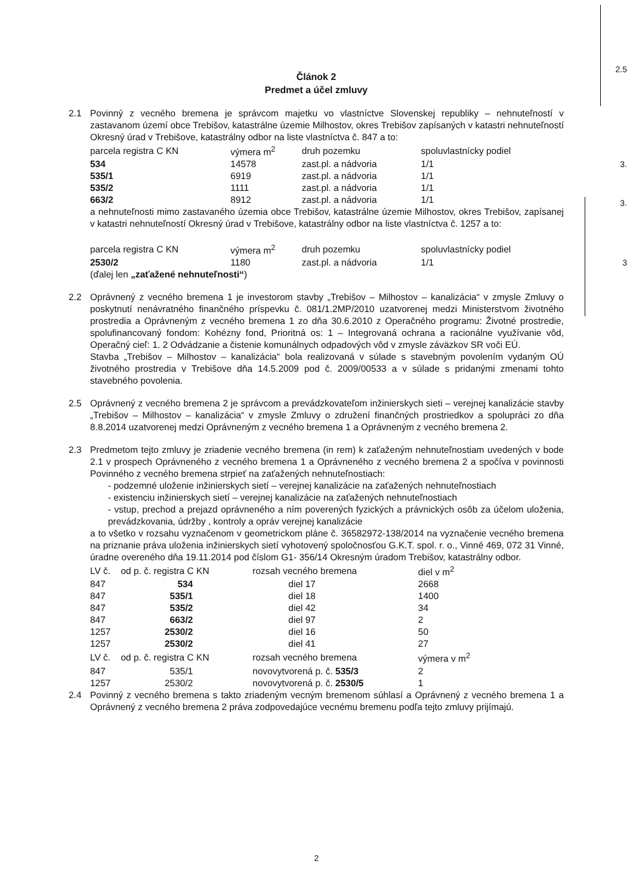2.5
3.
3.
3
Článok 2
Predmet a účel zmluvy
2.1 Povinný z vecného bremena je správcom majetku vo vlastníctve Slovenskej republiky – nehnuteľností v zastavanom území obce Trebišov, katastrálne územie Milhostov, okres Trebišov zapísaných v katastri nehnuteľností Okresný úrad v Trebišove, katastrálny odbor na liste vlastníctva č. 847 a to:
| parcela registra C KN | výmera m<sup>2</sup> | druh pozemku | spoluvlastnícky podiel |
| 534 | 14578 | zast.pl. a nádvoria | 1/1 |
| 535/1 | 6919 | zast.pl. a nádvoria | 1/1 |
| 535/2 | 1111 | zast.pl. a nádvoria | 1/1 |
| 663/2 | 8912 | zast.pl. a nádvoria | 1/1 |
a nehnuteľnosti mimo zastavaného územia obce Trebišov, katastrálne územie Milhostov, okres Trebišov, zapísanej v katastri nehnuteľností Okresný úrad v Trebišove, katastrálny odbor na liste vlastníctva č. 1257 a to:
| parcela registra C KN | výmera m<sup>2</sup> | druh pozemku | spoluvlastnícky podiel |
| 2530/2 | 1180 | zast.pl. a nádvoria | 1/1 |
(ďalej len „zaťažené nehnuteľnosti“)
2.2 Oprávnený z vecného bremena 1 je investorom stavby „Trebišov – Milhostov – kanalizácia“ v zmysle Zmluvy o poskytnutí nenávratného finančného príspevku č. 081/1.2MP/2010 uzatvorenej medzi Ministerstvom životného prostredia a Oprávneným z vecného bremena 1 zo dňa 30.6.2010 z Operačného programu: Životné prostredie, spolufinancovaný fondom: Kohézny fond, Prioritná os: 1 – Integrovaná ochrana a racionálne využívanie vôd, Operačný cieľ: 1. 2 Odvádzanie a čistenie komunálnych odpadových vôd v zmysle záväzkov SR voči EÚ.
Stavba „Trebišov – Milhostov – kanalizácia“ bola realizovaná v súlade s stavebným povolením vydaným OÚ životného prostredia v Trebišove dňa 14.5.2009 pod č. 2009/00533 a v súlade s pridanými zmenami tohto stavebného povolenia.
2.5 Oprávnený z vecného bremena 2 je správcom a prevádzkovateľom inžinierskych sieti – verejnej kanalizácie stavby „Trebišov – Milhostov – kanalizácia“ v zmysle Zmluvy o združení finančných prostriedkov a spolupráci zo dňa 8.8.2014 uzatvorenej medzi Oprávneným z vecného bremena 1 a Oprávneným z vecného bremena 2.
2.3 Predmetom tejto zmluvy je zriadenie vecného bremena (in rem) k zaťaženým nehnuteľnostiam uvedených v bode 2.1 v prospech Oprávneného z vecného bremena 1 a Oprávneného z vecného bremena 2 a spočíva v povinnosti Povinného z vecného bremena strpieť na zaťažených nehnuteľnostiach:
- podzemné uloženie inžinierskych sietí – verejnej kanalizácie na zaťažených nehnuteľnostiach
- existenciu inžinierskych sietí – verejnej kanalizácie na zaťažených nehnuteľnostiach
- vstup, prechod a prejazd oprávneného a ním poverených fyzických a právnických osôb za účelom uloženia, prevádzkovania, údržby , kontroly a opráv verejnej kanalizácie
a to všetko v rozsahu vyznačenom v geometrickom pláne č. 36582972-138/2014 na vyznačenie vecného bremena na priznanie práva uloženia inžinierskych sietí vyhotovený spoločnosťou G.K.T. spol. r. o., Vinné 469, 072 31 Vinné, úradne overeného dňa 19.11.2014 pod číslom G1- 356/14 Okresným úradom Trebišov, katastrálny odbor.
| LV č. | od p. č. registra C KN | rozsah vecného bremena | diel v m<sup>2</sup> |
| 847 | 534 | diel 17 | 2668 |
| 847 | 535/1 | diel 18 | 1400 |
| 847 | 535/2 | diel 42 | 34 |
| 847 | 663/2 | diel 97 | 2 |
| 1257 | 2530/2 | diel 16 | 50 |
| 1257 | 2530/2 | diel 41 | 27 |
| LV č. | od p. č. registra C KN | rozsah vecného bremena | výmera v m<sup>2</sup> |
| 847 | 535/1 | novovytvorená p. č. 535/3 | 2 |
| 1257 | 2530/2 | novovytvorená p. č. 2530/5 | 1 |
2.4 Povinný z vecného bremena s takto zriadeným vecným bremenom súhlasí a Oprávnený z vecného bremena 1 a Oprávnený z vecného bremena 2 práva zodpovedajúce vecnému bremenu podľa tejto zmluvy prijímajú.
2